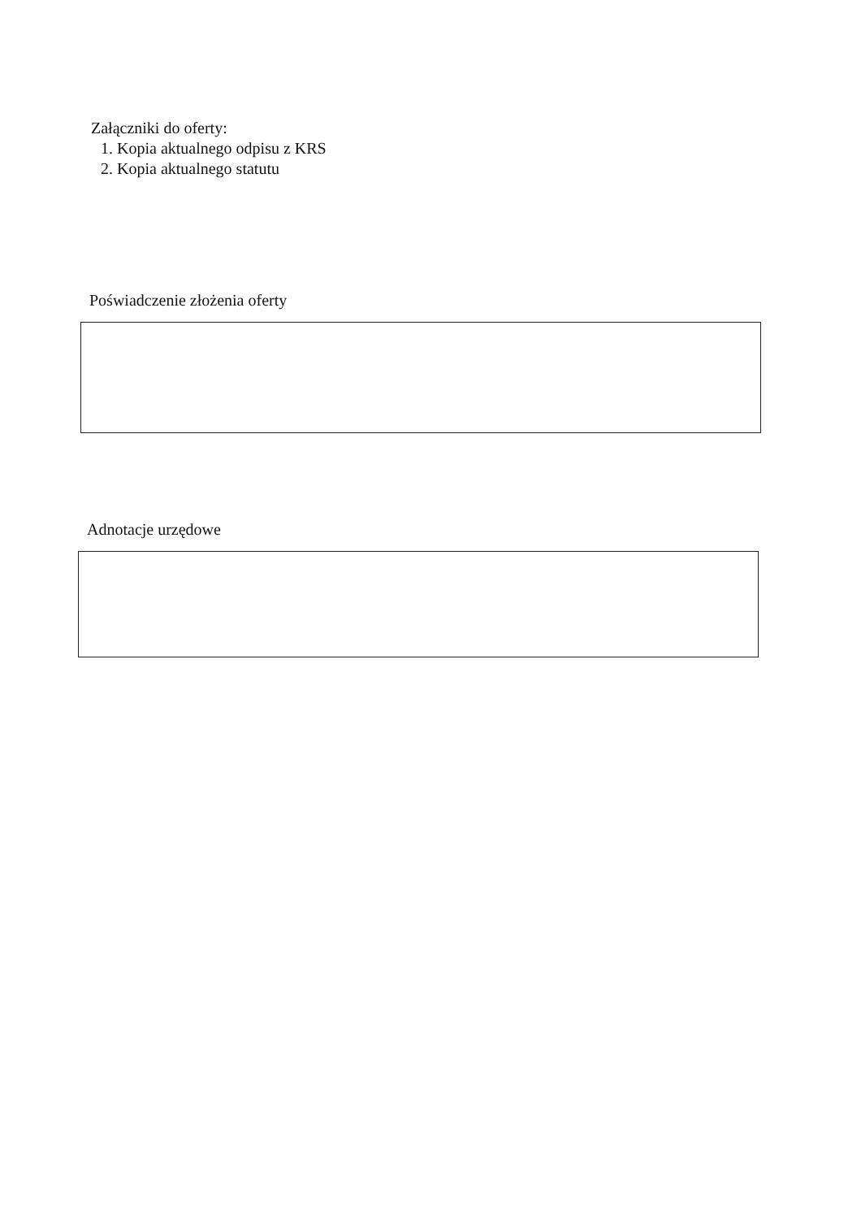Załączniki do oferty:
1. Kopia aktualnego odpisu z KRS
2. Kopia aktualnego statutu
Poświadczenie złożenia oferty
Adnotacje urzędowe